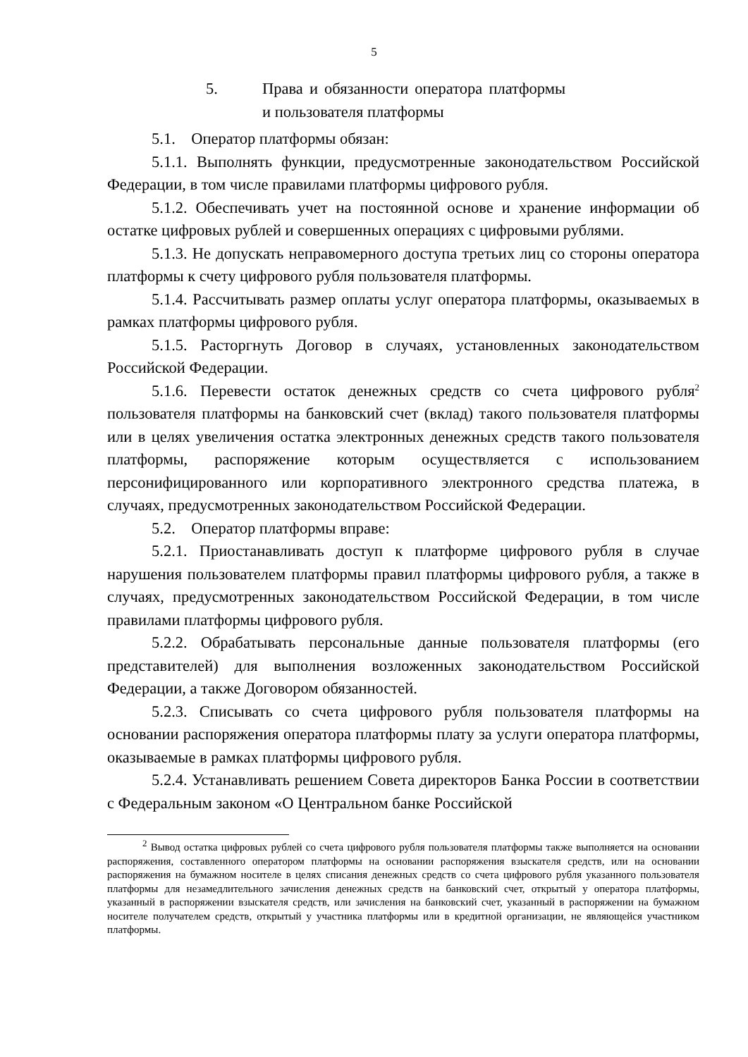5
5. Права и обязанности оператора платформы и пользователя платформы
5.1. Оператор платформы обязан:
5.1.1. Выполнять функции, предусмотренные законодательством Российской Федерации, в том числе правилами платформы цифрового рубля.
5.1.2. Обеспечивать учет на постоянной основе и хранение информации об остатке цифровых рублей и совершенных операциях с цифровыми рублями.
5.1.3. Не допускать неправомерного доступа третьих лиц со стороны оператора платформы к счету цифрового рубля пользователя платформы.
5.1.4. Рассчитывать размер оплаты услуг оператора платформы, оказываемых в рамках платформы цифрового рубля.
5.1.5. Расторгнуть Договор в случаях, установленных законодательством Российской Федерации.
5.1.6. Перевести остаток денежных средств со счета цифрового рубля<sup>2</sup> пользователя платформы на банковский счет (вклад) такого пользователя платформы или в целях увеличения остатка электронных денежных средств такого пользователя платформы, распоряжение которым осуществляется с использованием персонифицированного или корпоративного электронного средства платежа, в случаях, предусмотренных законодательством Российской Федерации.
5.2. Оператор платформы вправе:
5.2.1. Приостанавливать доступ к платформе цифрового рубля в случае нарушения пользователем платформы правил платформы цифрового рубля, а также в случаях, предусмотренных законодательством Российской Федерации, в том числе правилами платформы цифрового рубля.
5.2.2. Обрабатывать персональные данные пользователя платформы (его представителей) для выполнения возложенных законодательством Российской Федерации, а также Договором обязанностей.
5.2.3. Списывать со счета цифрового рубля пользователя платформы на основании распоряжения оператора платформы плату за услуги оператора платформы, оказываемые в рамках платформы цифрового рубля.
5.2.4. Устанавливать решением Совета директоров Банка России в соответствии с Федеральным законом «О Центральном банке Российской
<sup>2</sup> Вывод остатка цифровых рублей со счета цифрового рубля пользователя платформы также выполняется на основании распоряжения, составленного оператором платформы на основании распоряжения взыскателя средств, или на основании распоряжения на бумажном носителе в целях списания денежных средств со счета цифрового рубля указанного пользователя платформы для незамедлительного зачисления денежных средств на банковский счет, открытый у оператора платформы, указанный в распоряжении взыскателя средств, или зачисления на банковский счет, указанный в распоряжении на бумажном носителе получателем средств, открытый у участника платформы или в кредитной организации, не являющейся участником платформы.